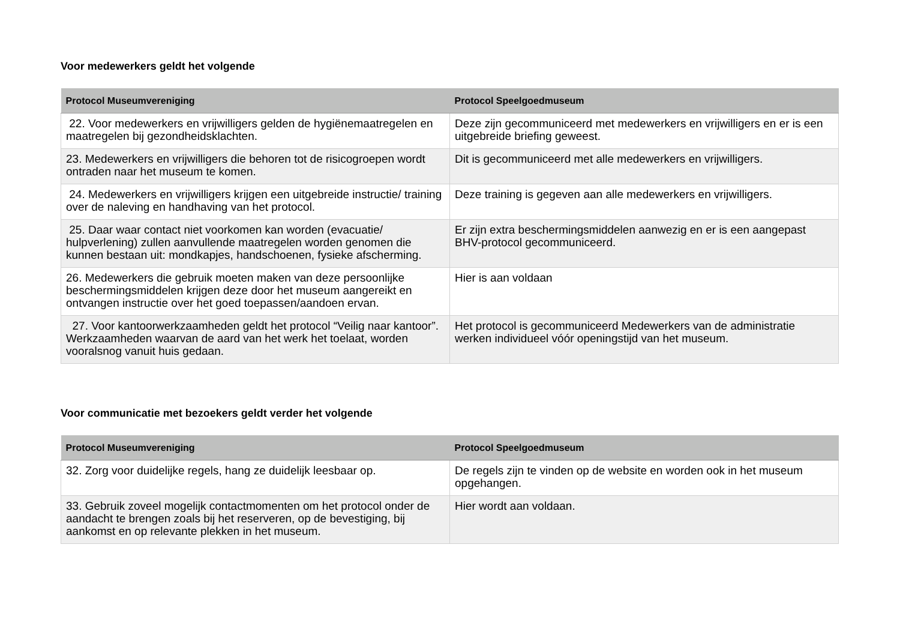Voor medewerkers geldt het volgende
| Protocol Museumvereniging | Protocol Speelgoedmuseum |
| --- | --- |
| 22. Voor medewerkers en vrijwilligers gelden de hygiënemaatregelen en maatregelen bij gezondheidsklachten. | Deze zijn gecommuniceerd met medewerkers en vrijwilligers en er is een uitgebreide briefing geweest. |
| 23. Medewerkers en vrijwilligers die behoren tot de risicogroepen wordt ontraden naar het museum te komen. | Dit is gecommuniceerd met alle medewerkers en vrijwilligers. |
| 24. Medewerkers en vrijwilligers krijgen een uitgebreide instructie/ training over de naleving en handhaving van het protocol. | Deze training is gegeven aan alle medewerkers en vrijwilligers. |
| 25. Daar waar contact niet voorkomen kan worden (evacuatie/ hulpverlening) zullen aanvullende maatregelen worden genomen die kunnen bestaan uit: mondkapjes, handschoenen, fysieke afscherming. | Er zijn extra beschermingsmiddelen aanwezig en er is een aangepast BHV-protocol gecommuniceerd. |
| 26. Medewerkers die gebruik moeten maken van deze persoonlijke beschermingsmiddelen krijgen deze door het museum aangereikt en ontvangen instructie over het goed toepassen/aandoen ervan. | Hier is aan voldaan |
| 27. Voor kantoorwerkzaamheden geldt het protocol “Veilig naar kantoor”. Werkzaamheden waarvan de aard van het werk het toelaat, worden vooralsnog vanuit huis gedaan. | Het protocol is gecommuniceerd Medewerkers van de administratie werken individueel vóór openingstijd van het museum. |
Voor communicatie met bezoekers geldt verder het volgende
| Protocol Museumvereniging | Protocol Speelgoedmuseum |
| --- | --- |
| 32. Zorg voor duidelijke regels, hang ze duidelijk leesbaar op. | De regels zijn te vinden op de website en worden ook in het museum opgehangen. |
| 33. Gebruik zoveel mogelijk contactmomenten om het protocol onder de aandacht te brengen zoals bij het reserveren, op de bevestiging, bij aankomst en op relevante plekken in het museum. | Hier wordt aan voldaan. |